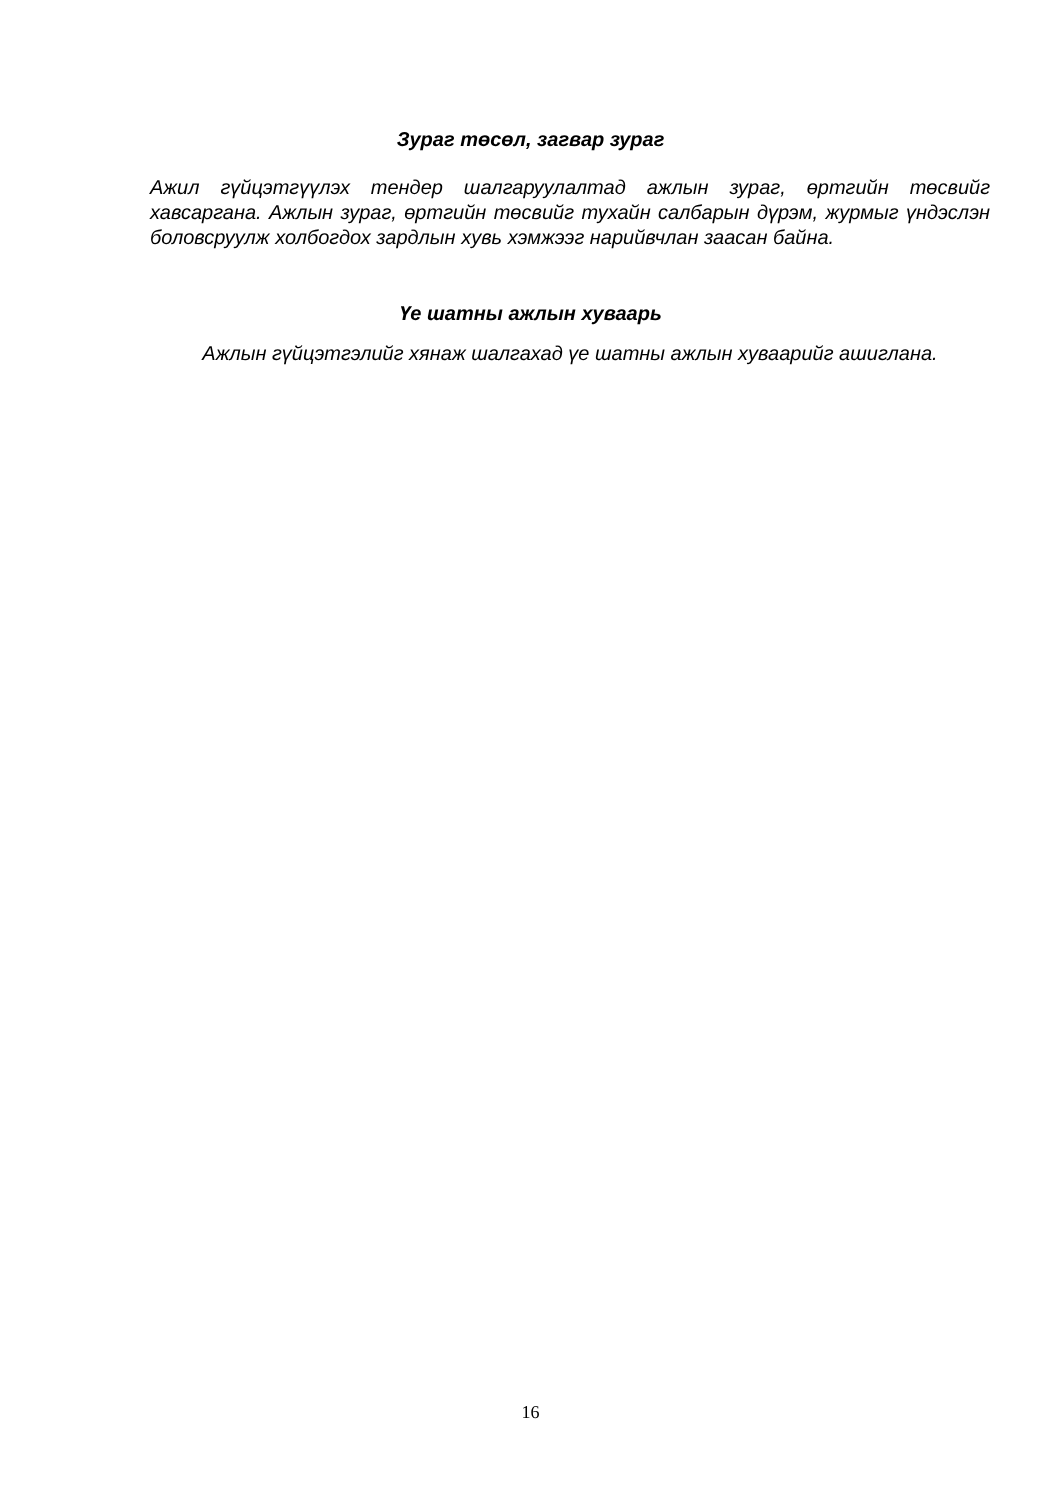Зураг төсөл, загвар зураг
Ажил гүйцэтгүүлэх тендер шалгаруулалтад ажлын зураг, өртгийн төсвийг хавсаргана. Ажлын зураг, өртгийн төсвийг тухайн салбарын дүрэм, журмыг үндэслэн боловсруулж холбогдох зардлын хувь хэмжээг нарийвчлан заасан байна.
Үе шатны ажлын хуваарь
Ажлын гүйцэтгэлийг хянаж шалгахад үе шатны ажлын хуваарийг ашиглана.
16